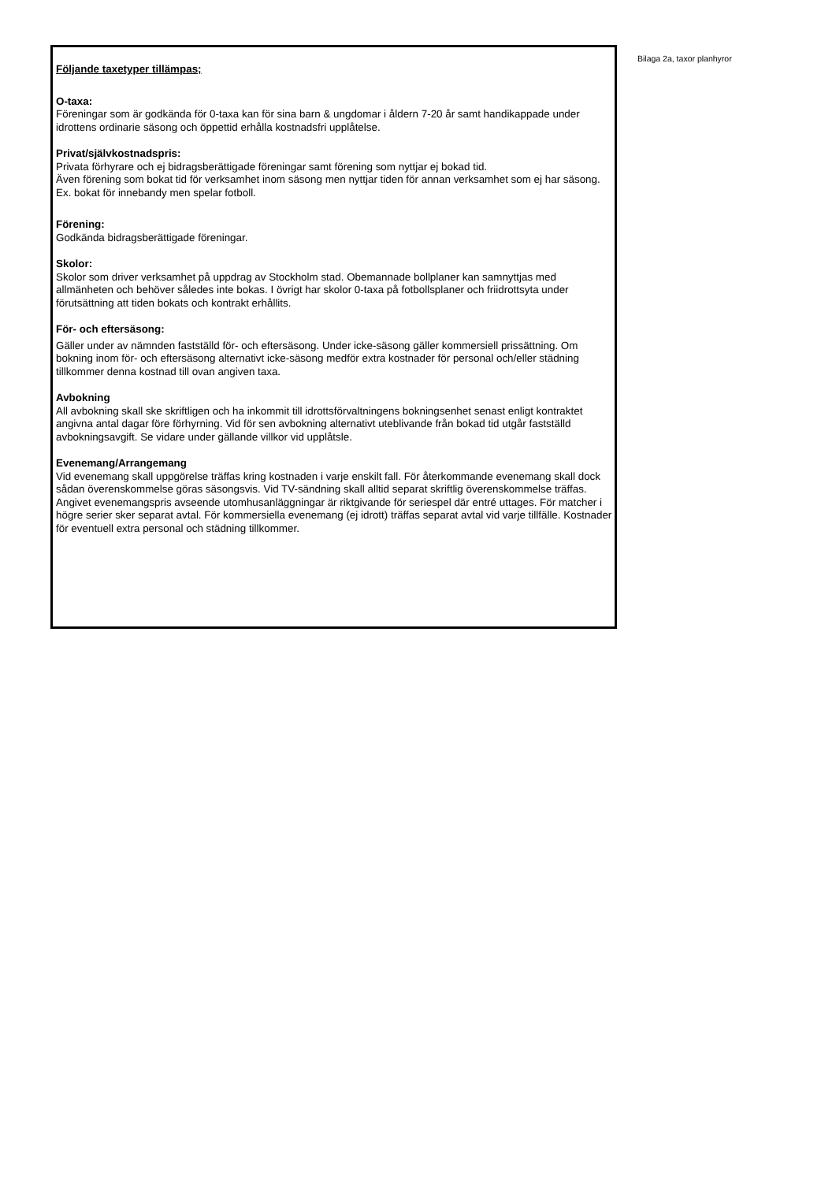Följande taxetyper tillämpas;
O-taxa:
Föreningar som är godkända för 0-taxa kan för sina barn & ungdomar i åldern 7-20 år samt handikappade under idrottens ordinarie säsong och öppettid erhålla kostnadsfri upplåtelse.
Privat/självkostnadspris:
Privata förhyrare och ej bidragsberättigade föreningar samt förening som nyttjar ej bokad tid.
Även förening som bokat tid för verksamhet inom säsong men nyttjar tiden för annan verksamhet som ej har säsong. Ex. bokat för innebandy men spelar fotboll.
Förening:
Godkända bidragsberättigade föreningar.
Skolor:
Skolor som driver verksamhet på uppdrag av Stockholm stad. Obemannade bollplaner kan samnyttjas med allmänheten och behöver således inte bokas. I övrigt har skolor 0-taxa på fotbollsplaner och friidrottsyta under förutsättning att tiden bokats och kontrakt erhållits.
För- och eftersäsong:
Gäller under av nämnden fastställd för- och eftersäsong. Under icke-säsong gäller kommersiell prissättning. Om bokning inom för- och eftersäsong alternativt icke-säsong medför extra kostnader för personal och/eller städning tillkommer denna kostnad till ovan angiven taxa.
Avbokning
All avbokning skall ske skriftligen och ha inkommit till idrottsförvaltningens bokningsenhet senast enligt kontraktet angivna antal dagar före förhyrning. Vid för sen avbokning alternativt uteblivande från bokad tid utgår fastställd avbokningsavgift. Se vidare under gällande villkor vid upplåtsle.
Evenemang/Arrangemang
Vid evenemang skall uppgörelse träffas kring kostnaden i varje enskilt fall. För återkommande evenemang skall dock sådan överenskommelse göras säsongsvis. Vid TV-sändning skall alltid separat skriftlig överenskommelse träffas. Angivet evenemangspris avseende utomhusanläggningar är riktgivande för seriespel där entré uttages. För matcher i högre serier sker separat avtal. För kommersiella evenemang (ej idrott) träffas separat avtal vid varje tillfälle. Kostnader för eventuell extra personal och städning tillkommer.
Bilaga 2a, taxor planhyror